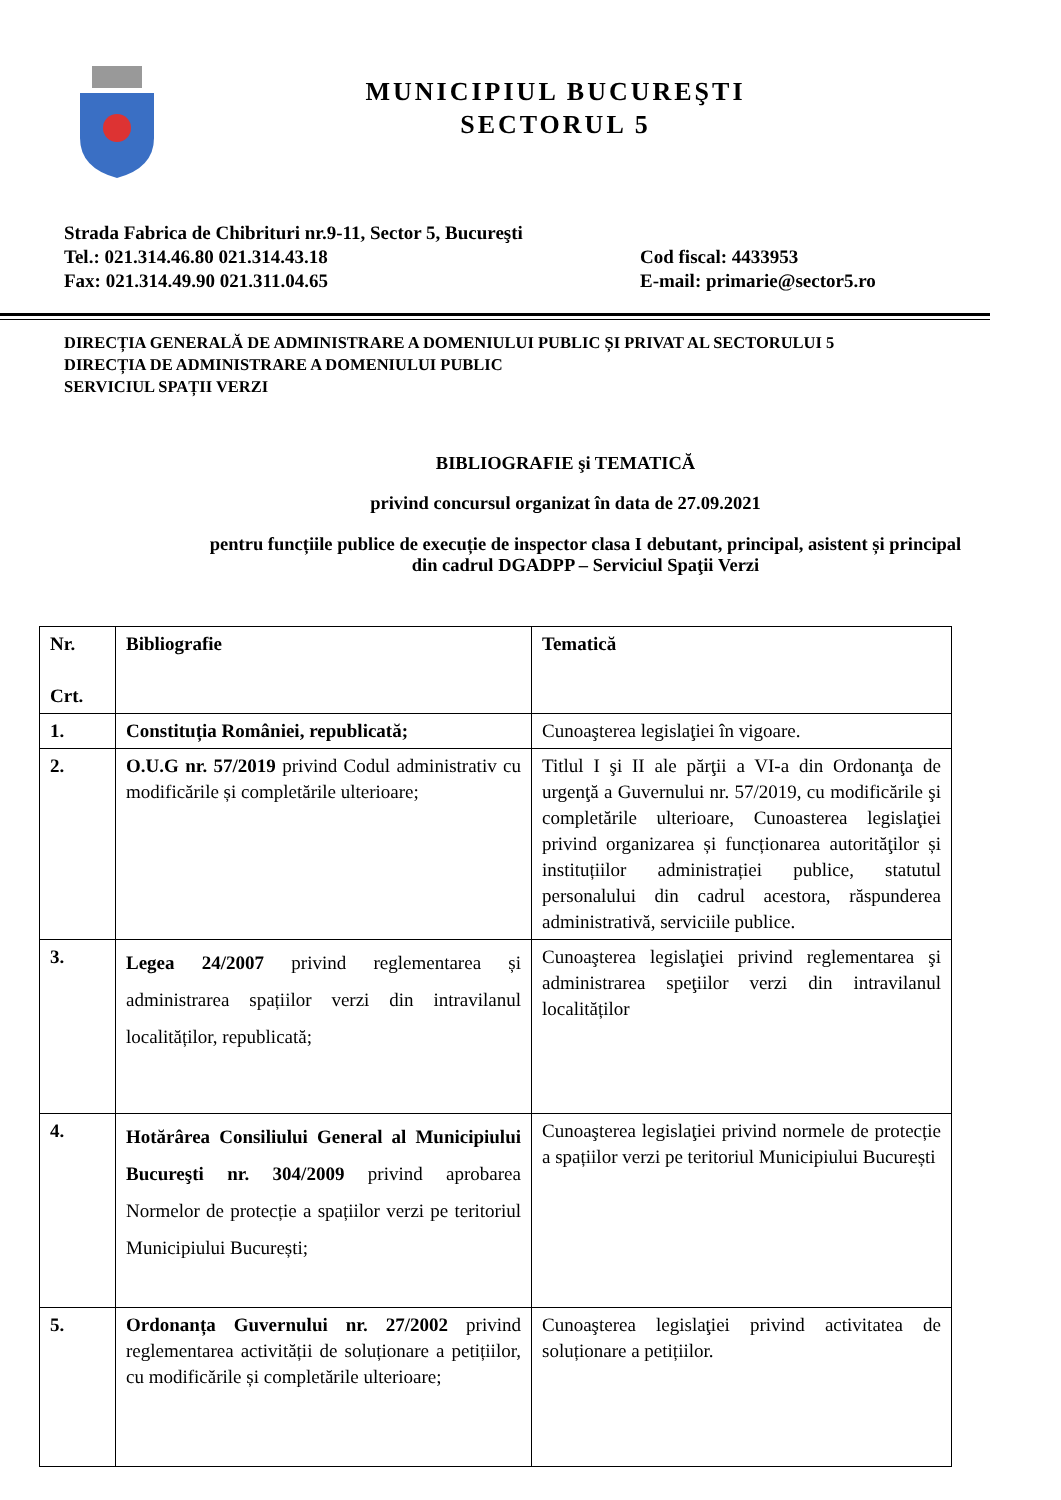MUNICIPIUL BUCUREŞTI
SECTORUL 5
Strada Fabrica de Chibrituri nr.9-11, Sector 5, Bucureşti
Tel.: 021.314.46.80 021.314.43.18 Cod fiscal: 4433953
Fax: 021.314.49.90 021.311.04.65 E-mail: primarie@sector5.ro
DIRECȚIA GENERALĂ DE ADMINISTRARE A DOMENIULUI PUBLIC ȘI PRIVAT AL SECTORULUI 5
DIRECȚIA DE ADMINISTRARE A DOMENIULUI PUBLIC
SERVICIUL SPAȚII VERZI
BIBLIOGRAFIE şi TEMATICĂ
privind concursul organizat în data de 27.09.2021
pentru funcțiile publice de execuție de inspector clasa I debutant, principal, asistent și principal
din cadrul DGADPP – Serviciul Spaţii Verzi
| Nr. Crt. | Bibliografie | Tematică |
| --- | --- | --- |
| 1. | Constituția României, republicată; | Cunoaşterea legislaţiei în vigoare. |
| 2. | O.U.G nr. 57/2019 privind Codul administrativ cu modificările și completările ulterioare; | Titlul I şi II ale părţii a VI-a din Ordonanţa de urgenţă a Guvernului nr. 57/2019, cu modificările şi completările ulterioare, Cunoasterea legislaţiei privind organizarea și funcționarea autorităţilor și instituțiilor administrației publice, statutul personalului din cadrul acestora, răspunderea administrativă, serviciile publice. |
| 3. | Legea 24/2007 privind reglementarea și administrarea spațiilor verzi din intravilanul localităților, republicată; | Cunoaşterea legislaţiei privind reglementarea şi administrarea speţiilor verzi din intravilanul localităților |
| 4. | Hotărârea Consiliului General al Municipiului Bucureşti nr. 304/2009 privind aprobarea Normelor de protecție a spațiilor verzi pe teritoriul Municipiului București; | Cunoaşterea legislaţiei privind normele de protecție a spațiilor verzi pe teritoriul Municipiului București |
| 5. | Ordonanța Guvernului nr. 27/2002 privind reglementarea activității de soluționare a petițiilor, cu modificările și completările ulterioare; | Cunoaşterea legislaţiei privind activitatea de soluționare a petițiilor. |